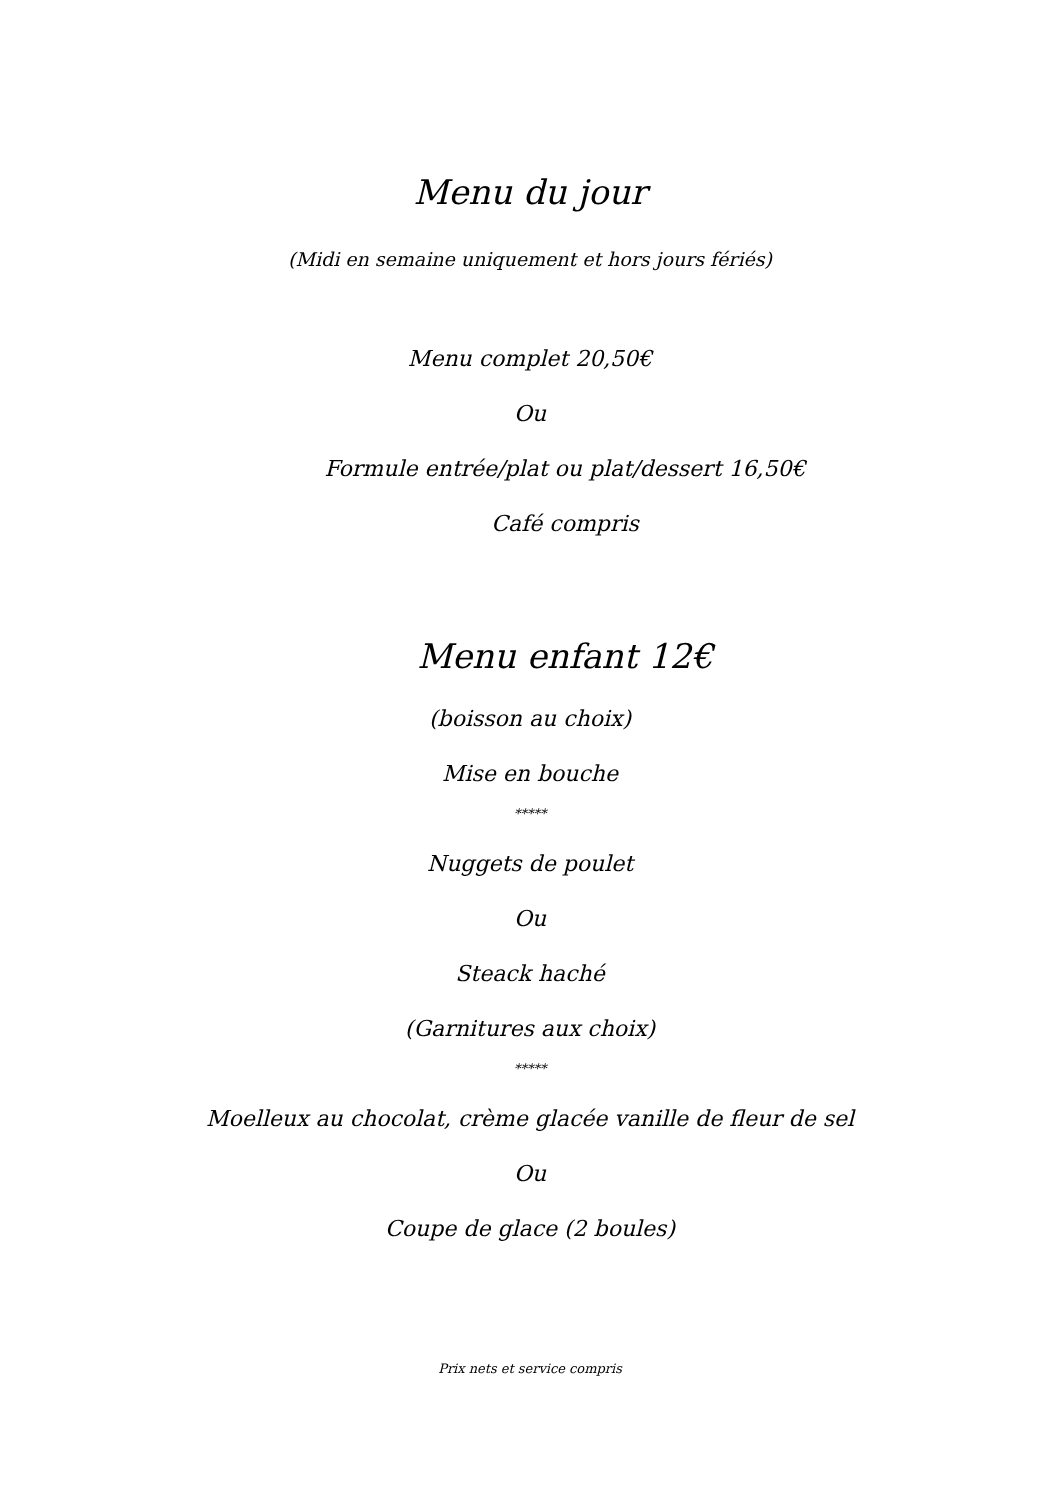Menu du jour
(Midi en semaine uniquement et hors jours fériés)
Menu complet 20,50€
Ou
Formule entrée/plat ou plat/dessert 16,50€
Café compris
Menu enfant 12€
(boisson au choix)
Mise en bouche
*****
Nuggets de poulet
Ou
Steack haché
(Garnitures aux choix)
*****
Moelleux au chocolat, crème glacée vanille de fleur de sel
Ou
Coupe de glace (2 boules)
Prix nets et service compris